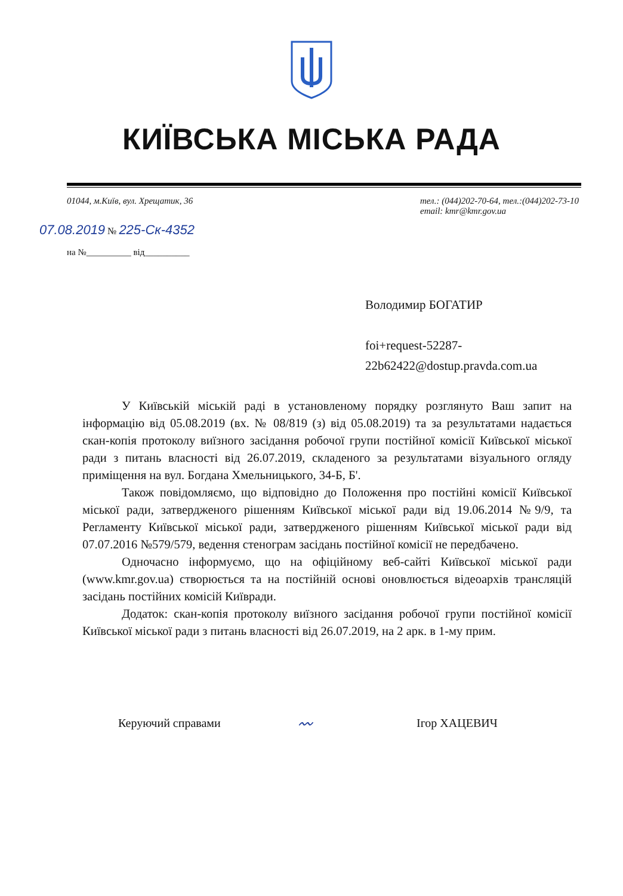КИЇВСЬКА МІСЬКА РАДА
01044, м.Київ, вул. Хрещатик, 36
тел.: (044)202-70-64, тел.:(044)202-73-10
email: kmr@kmr.gov.ua
07.08.2019 № 225-Ск-4352
на №__________ від__________
Володимир БОГАТИР
foi+request-52287-
22b62422@dostup.pravda.com.ua
У Київській міській раді в установленому порядку розглянуто Ваш запит на інформацію від 05.08.2019 (вх. № 08/819 (з) від 05.08.2019) та за результатами надається скан-копія протоколу виїзного засідання робочої групи постійної комісії Київської міської ради з питань власності від 26.07.2019, складеного за результатами візуального огляду приміщення на вул. Богдана Хмельницького, 34-Б, Б'.
Також повідомляємо, що відповідно до Положення про постійні комісії Київської міської ради, затвердженого рішенням Київської міської ради від 19.06.2014 №9/9, та Регламенту Київської міської ради, затвердженого рішенням Київської міської ради від 07.07.2016 №579/579, ведення стенограм засідань постійної комісії не передбачено.
Одночасно інформуємо, що на офіційному веб-сайті Київської міської ради (www.kmr.gov.ua) створюється та на постійній основі оновлюється відеоархів трансляцій засідань постійних комісій Київради.
Додаток: скан-копія протоколу виїзного засідання робочої групи постійної комісії Київської міської ради з питань власності від 26.07.2019, на 2 арк. в 1-му прим.
Керуючий справами
〰
Ігор ХАЦЕВИЧ